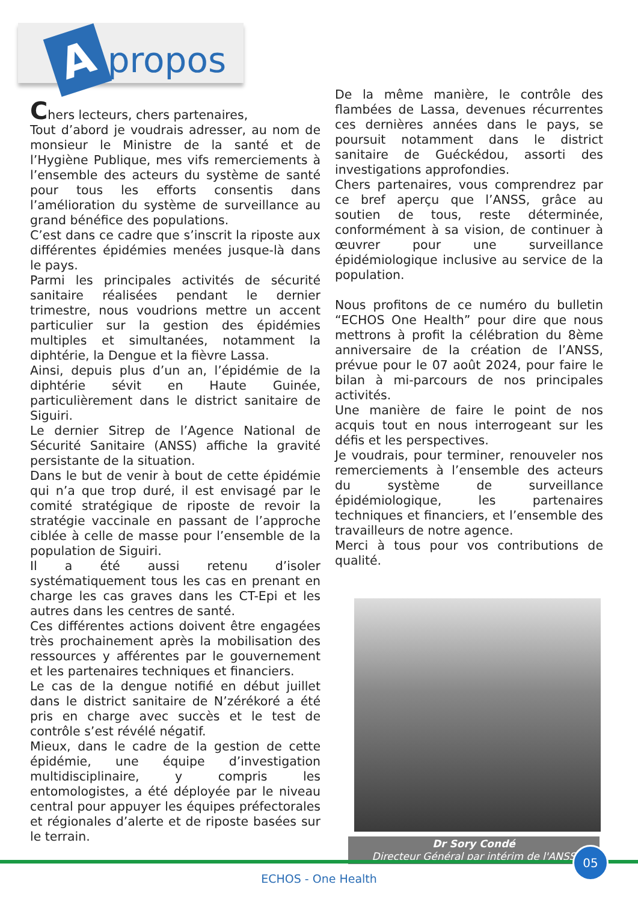Apropos
Chers lecteurs, chers partenaires,
Tout d’abord je voudrais adresser, au nom de monsieur le Ministre de la santé et de l’Hygiène Publique, mes vifs remerciements à l’ensemble des acteurs du système de santé pour tous les efforts consentis dans l’amélioration du système de surveillance au grand bénéfice des populations.
C’est dans ce cadre que s’inscrit la riposte aux différentes épidémies menées jusque-là dans le pays.
Parmi les principales activités de sécurité sanitaire réalisées pendant le dernier trimestre, nous voudrions mettre un accent particulier sur la gestion des épidémies multiples et simultanées, notamment la diphtérie, la Dengue et la fièvre Lassa.
Ainsi, depuis plus d’un an, l’épidémie de la diphtérie sévit en Haute Guinée, particulièrement dans le district sanitaire de Siguiri.
Le dernier Sitrep de l’Agence National de Sécurité Sanitaire (ANSS) affiche la gravité persistante de la situation.
Dans le but de venir à bout de cette épidémie qui n’a que trop duré, il est envisagé par le comité stratégique de riposte de revoir la stratégie vaccinale en passant de l’approche ciblée à celle de masse pour l’ensemble de la population de Siguiri.
Il a été aussi retenu d’isoler systématiquement tous les cas en prenant en charge les cas graves dans les CT-Epi et les autres dans les centres de santé.
Ces différentes actions doivent être engagées très prochainement après la mobilisation des ressources y afférentes par le gouvernement et les partenaires techniques et financiers.
Le cas de la dengue notifié en début juillet dans le district sanitaire de N’zérékoré a été pris en charge avec succès et le test de contrôle s’est révélé négatif.
Mieux, dans le cadre de la gestion de cette épidémie, une équipe d’investigation multidisciplinaire, y compris les entomologistes, a été déployée par le niveau central pour appuyer les équipes préfectorales et régionales d’alerte et de riposte basées sur le terrain.
De la même manière, le contrôle des flambées de Lassa, devenues récurrentes ces dernières années dans le pays, se poursuit notamment dans le district sanitaire de Guéckédou, assorti des investigations approfondies.
Chers partenaires, vous comprendrez par ce bref aperçu que l’ANSS, grâce au soutien de tous, reste déterminée, conformément à sa vision, de continuer à œuvrer pour une surveillance épidémiologique inclusive au service de la population.
Nous profitons de ce numéro du bulletin “ECHOS One Health” pour dire que nous mettrons à profit la célébration du 8ème anniversaire de la création de l’ANSS, prévue pour le 07 août 2024, pour faire le bilan à mi-parcours de nos principales activités.
Une manière de faire le point de nos acquis tout en nous interrogeant sur les défis et les perspectives.
Je voudrais, pour terminer, renouveler nos remerciements à l’ensemble des acteurs du système de surveillance épidémiologique, les partenaires techniques et financiers, et l’ensemble des travailleurs de notre agence.
Merci à tous pour vos contributions de qualité.
Dr Sory Condé
Directeur Général par intérim de l'ANSS
05
ECHOS - One Health